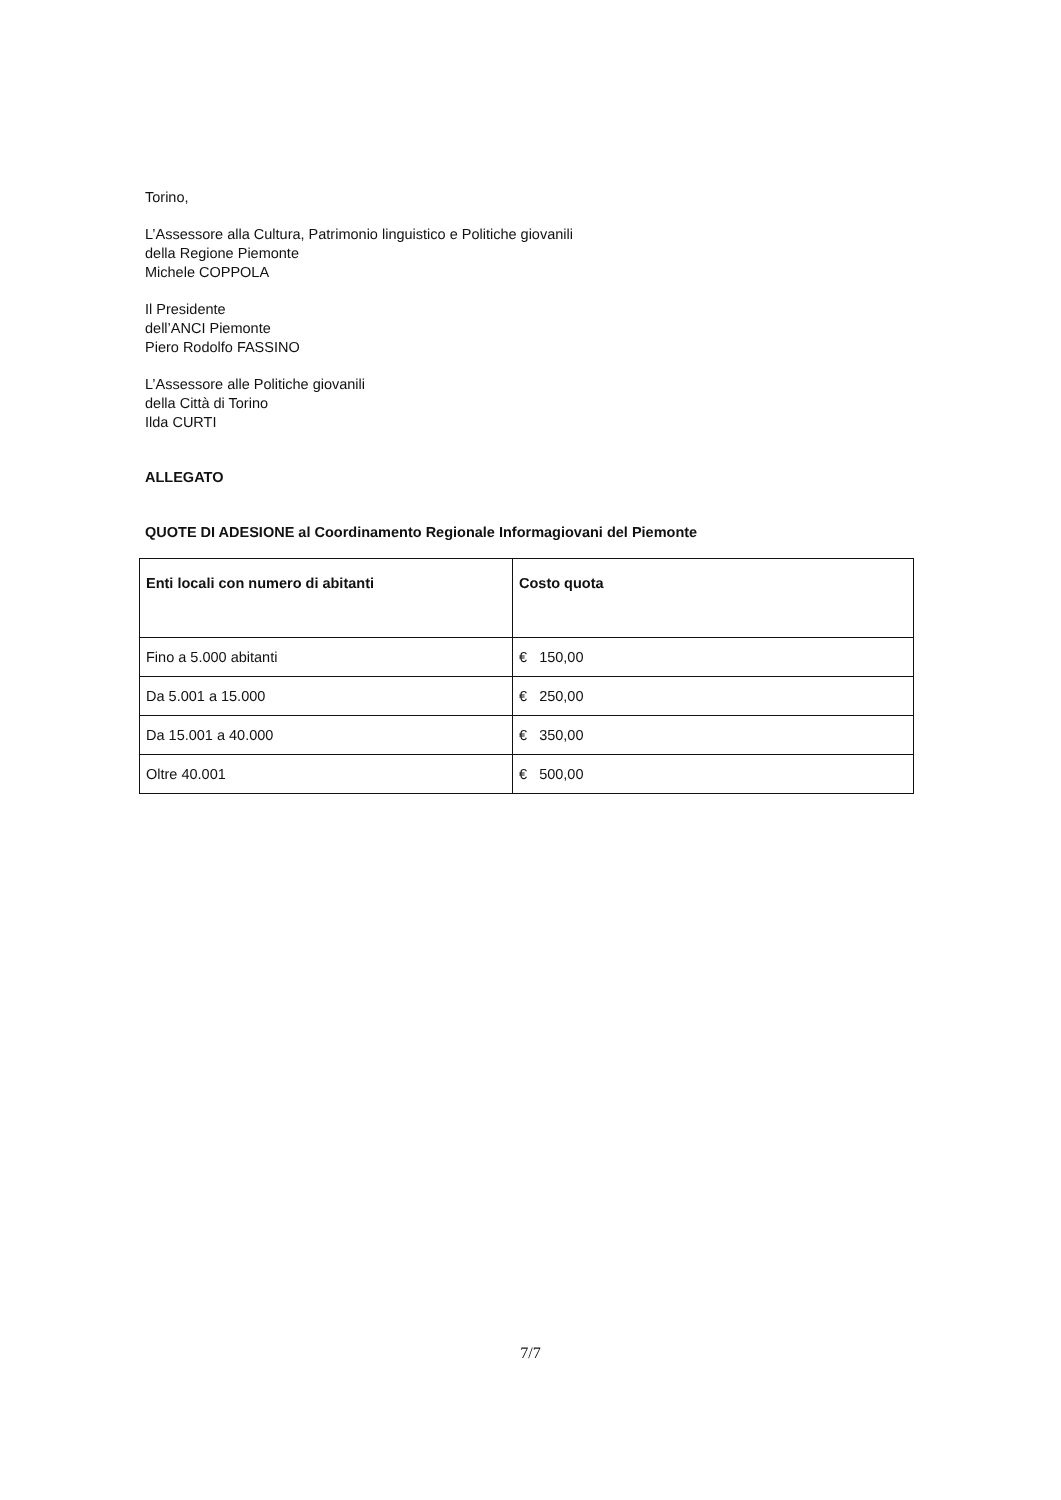Torino,
L’Assessore alla Cultura, Patrimonio linguistico e Politiche giovanili
della Regione Piemonte
Michele COPPOLA
Il Presidente
dell’ANCI Piemonte
Piero Rodolfo FASSINO
L’Assessore alle Politiche giovanili
della Città di Torino
Ilda CURTI
ALLEGATO
QUOTE DI ADESIONE al Coordinamento Regionale Informagiovani del Piemonte
| Enti locali con numero di abitanti | Costo quota |
| --- | --- |
| Fino a 5.000 abitanti | € 150,00 |
| Da 5.001 a 15.000 | € 250,00 |
| Da 15.001 a 40.000 | € 350,00 |
| Oltre 40.001 | € 500,00 |
7/7